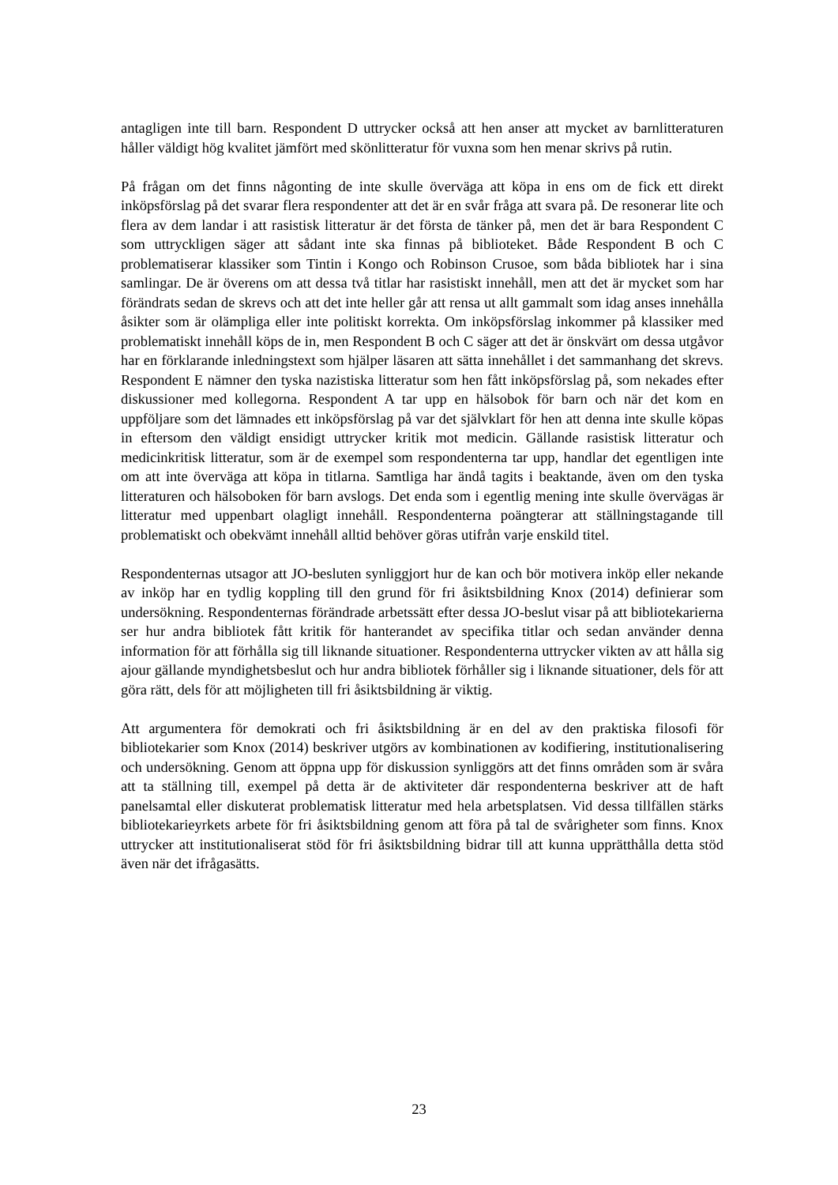antagligen inte till barn. Respondent D uttrycker också att hen anser att mycket av barnlitteraturen håller väldigt hög kvalitet jämfört med skönlitteratur för vuxna som hen menar skrivs på rutin.
På frågan om det finns någonting de inte skulle överväga att köpa in ens om de fick ett direkt inköpsförslag på det svarar flera respondenter att det är en svår fråga att svara på. De resonerar lite och flera av dem landar i att rasistisk litteratur är det första de tänker på, men det är bara Respondent C som uttryckligen säger att sådant inte ska finnas på biblioteket. Både Respondent B och C problematiserar klassiker som Tintin i Kongo och Robinson Crusoe, som båda bibliotek har i sina samlingar. De är överens om att dessa två titlar har rasistiskt innehåll, men att det är mycket som har förändrats sedan de skrevs och att det inte heller går att rensa ut allt gammalt som idag anses innehålla åsikter som är olämpliga eller inte politiskt korrekta. Om inköpsförslag inkommer på klassiker med problematiskt innehåll köps de in, men Respondent B och C säger att det är önskvärt om dessa utgåvor har en förklarande inledningstext som hjälper läsaren att sätta innehållet i det sammanhang det skrevs. Respondent E nämner den tyska nazistiska litteratur som hen fått inköpsförslag på, som nekades efter diskussioner med kollegorna. Respondent A tar upp en hälsobok för barn och när det kom en uppföljare som det lämnades ett inköpsförslag på var det självklart för hen att denna inte skulle köpas in eftersom den väldigt ensidigt uttrycker kritik mot medicin. Gällande rasistisk litteratur och medicinkritisk litteratur, som är de exempel som respondenterna tar upp, handlar det egentligen inte om att inte överväga att köpa in titlarna. Samtliga har ändå tagits i beaktande, även om den tyska litteraturen och hälsoboken för barn avslogs. Det enda som i egentlig mening inte skulle övervägas är litteratur med uppenbart olagligt innehåll. Respondenterna poängterar att ställningstagande till problematiskt och obekvämt innehåll alltid behöver göras utifrån varje enskild titel.
Respondenternas utsagor att JO-besluten synliggjort hur de kan och bör motivera inköp eller nekande av inköp har en tydlig koppling till den grund för fri åsiktsbildning Knox (2014) definierar som undersökning. Respondenternas förändrade arbetssätt efter dessa JO-beslut visar på att bibliotekarierna ser hur andra bibliotek fått kritik för hanterandet av specifika titlar och sedan använder denna information för att förhålla sig till liknande situationer. Respondenterna uttrycker vikten av att hålla sig ajour gällande myndighetsbeslut och hur andra bibliotek förhåller sig i liknande situationer, dels för att göra rätt, dels för att möjligheten till fri åsiktsbildning är viktig.
Att argumentera för demokrati och fri åsiktsbildning är en del av den praktiska filosofi för bibliotekarier som Knox (2014) beskriver utgörs av kombinationen av kodifiering, institutionalisering och undersökning. Genom att öppna upp för diskussion synliggörs att det finns områden som är svåra att ta ställning till, exempel på detta är de aktiviteter där respondenterna beskriver att de haft panelsamtal eller diskuterat problematisk litteratur med hela arbetsplatsen. Vid dessa tillfällen stärks bibliotekarieyrkets arbete för fri åsiktsbildning genom att föra på tal de svårigheter som finns. Knox uttrycker att institutionaliserat stöd för fri åsiktsbildning bidrar till att kunna upprätthålla detta stöd även när det ifrågasätts.
23